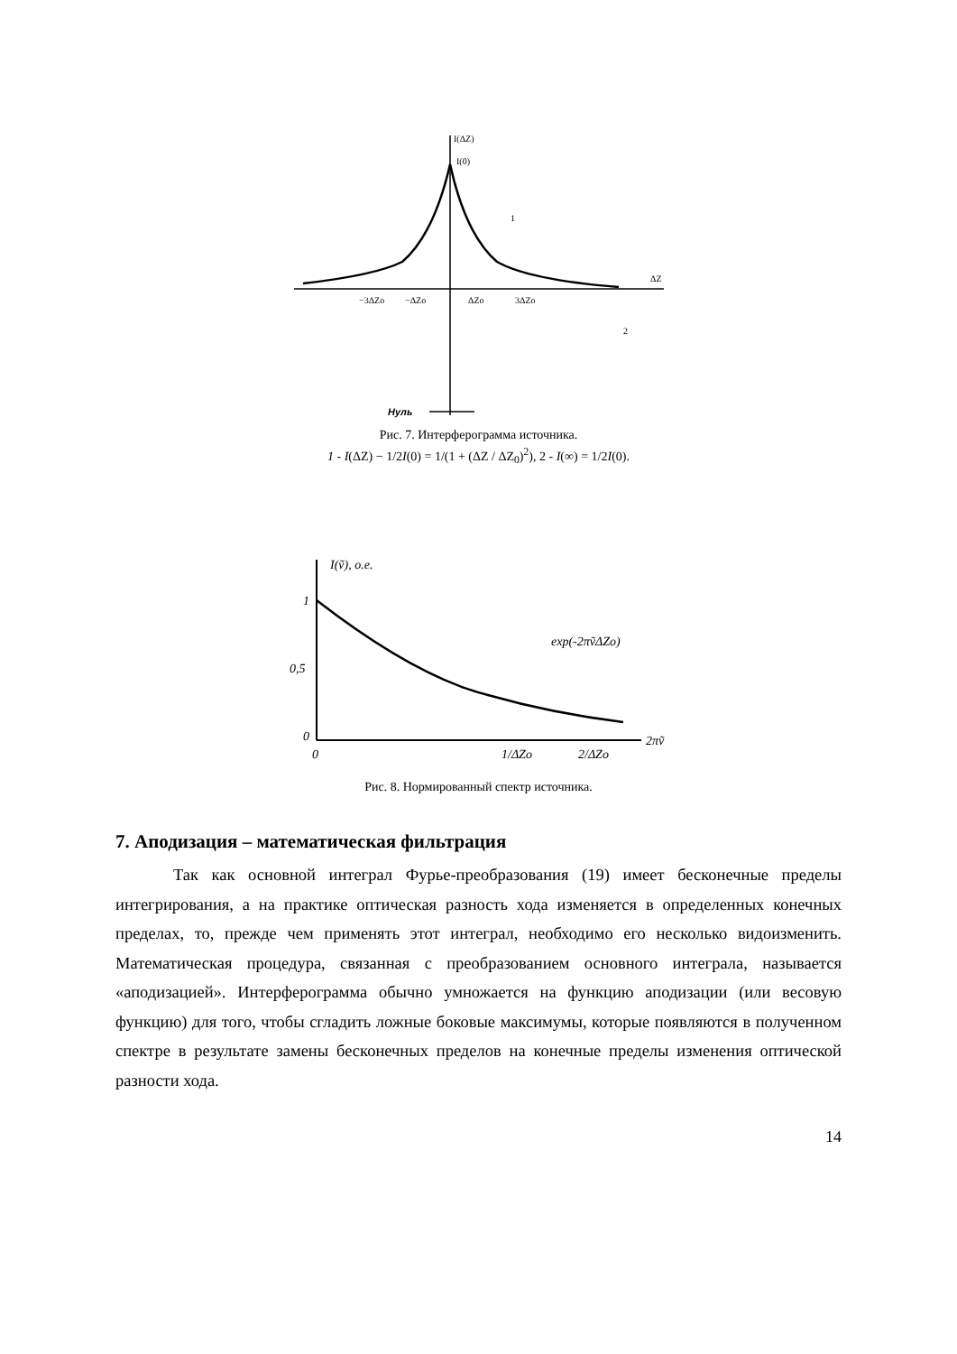I(ΔZ)
I(0)
ΔZ
−3ΔZo
−ΔZo
ΔZo
3ΔZo
1
2
Нуль
Рис. 7. Интерферограмма источника.
1 - I(ΔZ) − 1/2I(0) = 1/(1 + (ΔZ / ΔZ<sub>0</sub>)<sup>2</sup>), 2 - I(∞) = 1/2I(0).
I(ṽ), o.e.
exp(-2πṽΔZo)
1
0,5
0
0
1/ΔZo
2/ΔZo
2πṽ
Рис. 8. Нормированный спектр источника.
7. Аподизация – математическая фильтрация
Так как основной интеграл Фурье-преобразования (19) имеет бесконечные пределы интегрирования, а на практике оптическая разность хода изменяется в определенных конечных пределах, то, прежде чем применять этот интеграл, необходимо его несколько видоизменить. Математическая процедура, связанная с преобразованием основного интеграла, называется «аподизацией». Интерферограмма обычно умножается на функцию аподизации (или весовую функцию) для того, чтобы сгладить ложные боковые максимумы, которые появляются в полученном спектре в результате замены бесконечных пределов на конечные пределы изменения оптической разности хода.
14